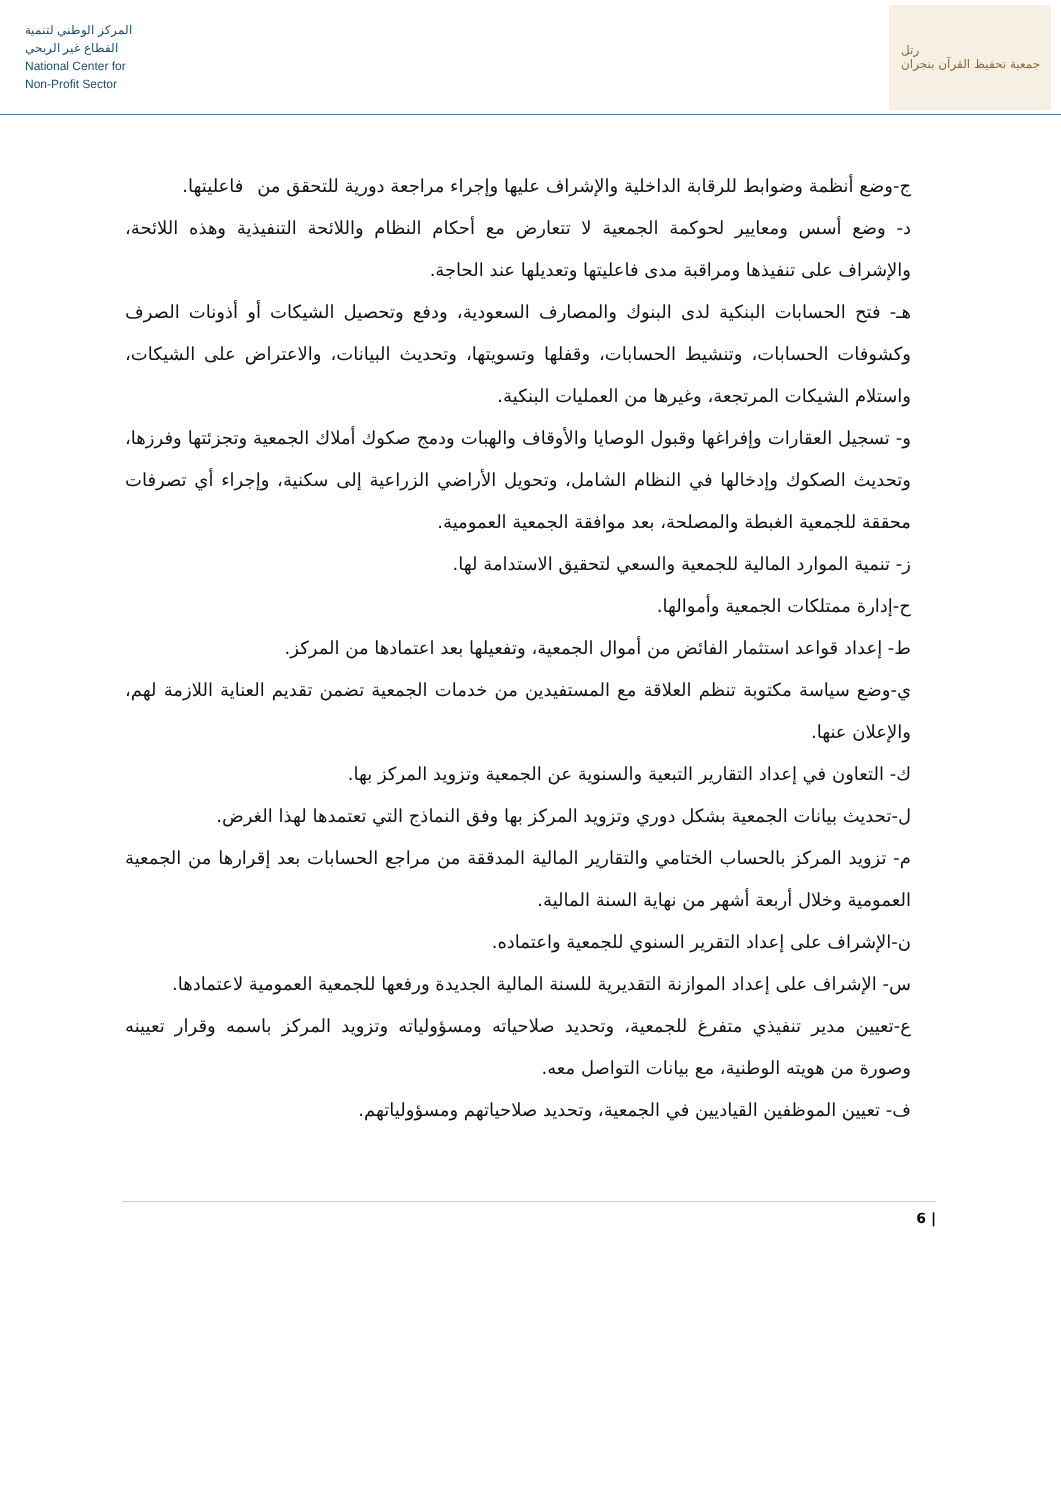المركز الوطني لتنمية
القطاع غير الربحي
National Center for
Non-Profit Sector
رتل
جمعية تحفيظ القرآن بنجران
ج-وضع أنظمة وضوابط للرقابة الداخلية والإشراف عليها وإجراء مراجعة دورية للتحقق من فاعليتها.
د- وضع أسس ومعايير لحوكمة الجمعية لا تتعارض مع أحكام النظام واللائحة التنفيذية وهذه اللائحة، والإشراف على تنفيذها ومراقبة مدى فاعليتها وتعديلها عند الحاجة.
هـ- فتح الحسابات البنكية لدى البنوك والمصارف السعودية، ودفع وتحصيل الشيكات أو أذونات الصرف وكشوفات الحسابات، وتنشيط الحسابات، وقفلها وتسويتها، وتحديث البيانات، والاعتراض على الشيكات، واستلام الشيكات المرتجعة، وغيرها من العمليات البنكية.
و- تسجيل العقارات وإفراغها وقبول الوصايا والأوقاف والهبات ودمج صكوك أملاك الجمعية وتجزئتها وفرزها، وتحديث الصكوك وإدخالها في النظام الشامل، وتحويل الأراضي الزراعية إلى سكنية، وإجراء أي تصرفات محققة للجمعية الغبطة والمصلحة، بعد موافقة الجمعية العمومية.
ز- تنمية الموارد المالية للجمعية والسعي لتحقيق الاستدامة لها.
ح-إدارة ممتلكات الجمعية وأموالها.
ط- إعداد قواعد استثمار الفائض من أموال الجمعية، وتفعيلها بعد اعتمادها من المركز.
ي-وضع سياسة مكتوبة تنظم العلاقة مع المستفيدين من خدمات الجمعية تضمن تقديم العناية اللازمة لهم، والإعلان عنها.
ك- التعاون في إعداد التقارير التبعية والسنوية عن الجمعية وتزويد المركز بها.
ل-تحديث بيانات الجمعية بشكل دوري وتزويد المركز بها وفق النماذج التي تعتمدها لهذا الغرض.
م- تزويد المركز بالحساب الختامي والتقارير المالية المدققة من مراجع الحسابات بعد إقرارها من الجمعية العمومية وخلال أربعة أشهر من نهاية السنة المالية.
ن-الإشراف على إعداد التقرير السنوي للجمعية واعتماده.
س- الإشراف على إعداد الموازنة التقديرية للسنة المالية الجديدة ورفعها للجمعية العمومية لاعتمادها.
ع-تعيين مدير تنفيذي متفرغ للجمعية، وتحديد صلاحياته ومسؤولياته وتزويد المركز باسمه وقرار تعيينه وصورة من هويته الوطنية، مع بيانات التواصل معه.
ف- تعيين الموظفين القياديين في الجمعية، وتحديد صلاحياتهم ومسؤولياتهم.
6 |